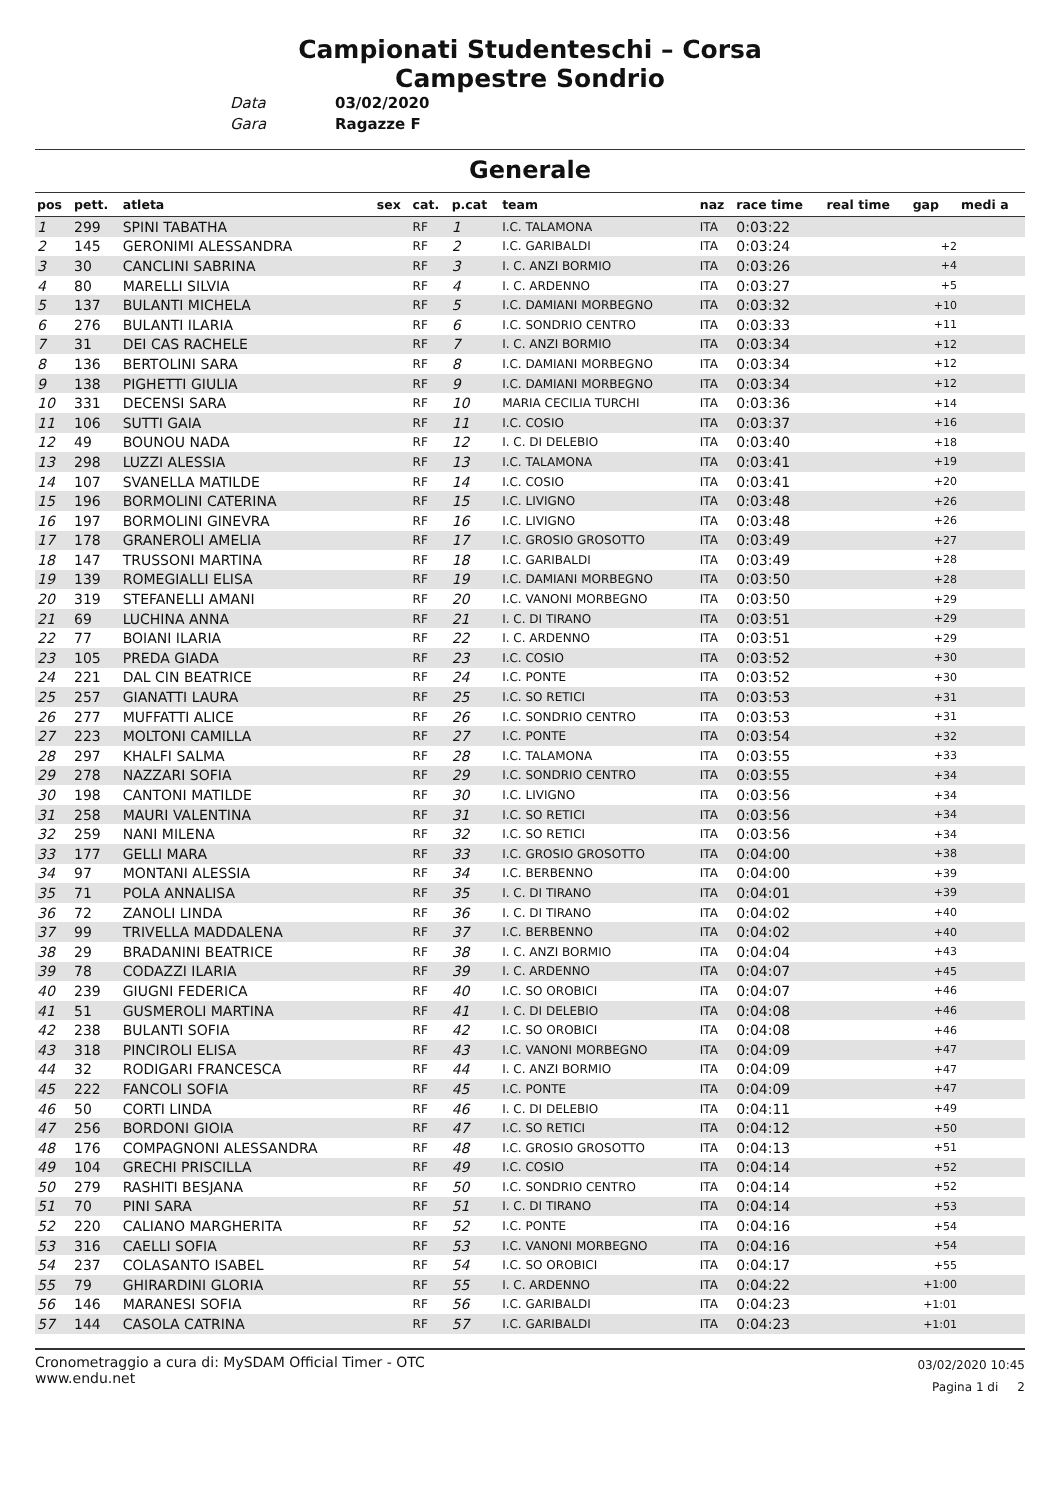Campionati Studenteschi – Corsa
Campestre Sondrio
Data 03/02/2020
Gara Ragazze F
Generale
| pos | pett. | atleta | sex | cat. | p.cat | team | naz | race time | real time | gap | medi a |
| --- | --- | --- | --- | --- | --- | --- | --- | --- | --- | --- | --- |
| 1 | 299 | SPINI TABATHA | | RF | 1 | I.C. TALAMONA | ITA | 0:03:22 | | | |
| 2 | 145 | GERONIMI ALESSANDRA | | RF | 2 | I.C. GARIBALDI | ITA | 0:03:24 | | +2 | |
| 3 | 30 | CANCLINI SABRINA | | RF | 3 | I. C. ANZI BORMIO | ITA | 0:03:26 | | +4 | |
| 4 | 80 | MARELLI SILVIA | | RF | 4 | I. C. ARDENNO | ITA | 0:03:27 | | +5 | |
| 5 | 137 | BULANTI MICHELA | | RF | 5 | I.C. DAMIANI MORBEGNO | ITA | 0:03:32 | | +10 | |
| 6 | 276 | BULANTI ILARIA | | RF | 6 | I.C. SONDRIO CENTRO | ITA | 0:03:33 | | +11 | |
| 7 | 31 | DEI CAS RACHELE | | RF | 7 | I. C. ANZI BORMIO | ITA | 0:03:34 | | +12 | |
| 8 | 136 | BERTOLINI SARA | | RF | 8 | I.C. DAMIANI MORBEGNO | ITA | 0:03:34 | | +12 | |
| 9 | 138 | PIGHETTI GIULIA | | RF | 9 | I.C. DAMIANI MORBEGNO | ITA | 0:03:34 | | +12 | |
| 10 | 331 | DECENSI SARA | | RF | 10 | MARIA CECILIA TURCHI | ITA | 0:03:36 | | +14 | |
| 11 | 106 | SUTTI GAIA | | RF | 11 | I.C. COSIO | ITA | 0:03:37 | | +16 | |
| 12 | 49 | BOUNOU NADA | | RF | 12 | I. C. DI DELEBIO | ITA | 0:03:40 | | +18 | |
| 13 | 298 | LUZZI ALESSIA | | RF | 13 | I.C. TALAMONA | ITA | 0:03:41 | | +19 | |
| 14 | 107 | SVANELLA MATILDE | | RF | 14 | I.C. COSIO | ITA | 0:03:41 | | +20 | |
| 15 | 196 | BORMOLINI CATERINA | | RF | 15 | I.C. LIVIGNO | ITA | 0:03:48 | | +26 | |
| 16 | 197 | BORMOLINI GINEVRA | | RF | 16 | I.C. LIVIGNO | ITA | 0:03:48 | | +26 | |
| 17 | 178 | GRANEROLI AMELIA | | RF | 17 | I.C. GROSIO GROSOTTO | ITA | 0:03:49 | | +27 | |
| 18 | 147 | TRUSSONI MARTINA | | RF | 18 | I.C. GARIBALDI | ITA | 0:03:49 | | +28 | |
| 19 | 139 | ROMEGIALLI ELISA | | RF | 19 | I.C. DAMIANI MORBEGNO | ITA | 0:03:50 | | +28 | |
| 20 | 319 | STEFANELLI AMANI | | RF | 20 | I.C. VANONI MORBEGNO | ITA | 0:03:50 | | +29 | |
| 21 | 69 | LUCHINA ANNA | | RF | 21 | I. C. DI TIRANO | ITA | 0:03:51 | | +29 | |
| 22 | 77 | BOIANI ILARIA | | RF | 22 | I. C. ARDENNO | ITA | 0:03:51 | | +29 | |
| 23 | 105 | PREDA GIADA | | RF | 23 | I.C. COSIO | ITA | 0:03:52 | | +30 | |
| 24 | 221 | DAL CIN BEATRICE | | RF | 24 | I.C. PONTE | ITA | 0:03:52 | | +30 | |
| 25 | 257 | GIANATTI LAURA | | RF | 25 | I.C. SO RETICI | ITA | 0:03:53 | | +31 | |
| 26 | 277 | MUFFATTI ALICE | | RF | 26 | I.C. SONDRIO CENTRO | ITA | 0:03:53 | | +31 | |
| 27 | 223 | MOLTONI CAMILLA | | RF | 27 | I.C. PONTE | ITA | 0:03:54 | | +32 | |
| 28 | 297 | KHALFI SALMA | | RF | 28 | I.C. TALAMONA | ITA | 0:03:55 | | +33 | |
| 29 | 278 | NAZZARI SOFIA | | RF | 29 | I.C. SONDRIO CENTRO | ITA | 0:03:55 | | +34 | |
| 30 | 198 | CANTONI MATILDE | | RF | 30 | I.C. LIVIGNO | ITA | 0:03:56 | | +34 | |
| 31 | 258 | MAURI VALENTINA | | RF | 31 | I.C. SO RETICI | ITA | 0:03:56 | | +34 | |
| 32 | 259 | NANI MILENA | | RF | 32 | I.C. SO RETICI | ITA | 0:03:56 | | +34 | |
| 33 | 177 | GELLI MARA | | RF | 33 | I.C. GROSIO GROSOTTO | ITA | 0:04:00 | | +38 | |
| 34 | 97 | MONTANI ALESSIA | | RF | 34 | I.C. BERBENNO | ITA | 0:04:00 | | +39 | |
| 35 | 71 | POLA ANNALISA | | RF | 35 | I. C. DI TIRANO | ITA | 0:04:01 | | +39 | |
| 36 | 72 | ZANOLI LINDA | | RF | 36 | I. C. DI TIRANO | ITA | 0:04:02 | | +40 | |
| 37 | 99 | TRIVELLA MADDALENA | | RF | 37 | I.C. BERBENNO | ITA | 0:04:02 | | +40 | |
| 38 | 29 | BRADANINI BEATRICE | | RF | 38 | I. C. ANZI BORMIO | ITA | 0:04:04 | | +43 | |
| 39 | 78 | CODAZZI ILARIA | | RF | 39 | I. C. ARDENNO | ITA | 0:04:07 | | +45 | |
| 40 | 239 | GIUGNI FEDERICA | | RF | 40 | I.C. SO OROBICI | ITA | 0:04:07 | | +46 | |
| 41 | 51 | GUSMEROLI MARTINA | | RF | 41 | I. C. DI DELEBIO | ITA | 0:04:08 | | +46 | |
| 42 | 238 | BULANTI SOFIA | | RF | 42 | I.C. SO OROBICI | ITA | 0:04:08 | | +46 | |
| 43 | 318 | PINCIROLI ELISA | | RF | 43 | I.C. VANONI MORBEGNO | ITA | 0:04:09 | | +47 | |
| 44 | 32 | RODIGARI FRANCESCA | | RF | 44 | I. C. ANZI BORMIO | ITA | 0:04:09 | | +47 | |
| 45 | 222 | FANCOLI SOFIA | | RF | 45 | I.C. PONTE | ITA | 0:04:09 | | +47 | |
| 46 | 50 | CORTI LINDA | | RF | 46 | I. C. DI DELEBIO | ITA | 0:04:11 | | +49 | |
| 47 | 256 | BORDONI GIOIA | | RF | 47 | I.C. SO RETICI | ITA | 0:04:12 | | +50 | |
| 48 | 176 | COMPAGNONI ALESSANDRA | | RF | 48 | I.C. GROSIO GROSOTTO | ITA | 0:04:13 | | +51 | |
| 49 | 104 | GRECHI PRISCILLA | | RF | 49 | I.C. COSIO | ITA | 0:04:14 | | +52 | |
| 50 | 279 | RASHITI BESJANA | | RF | 50 | I.C. SONDRIO CENTRO | ITA | 0:04:14 | | +52 | |
| 51 | 70 | PINI SARA | | RF | 51 | I. C. DI TIRANO | ITA | 0:04:14 | | +53 | |
| 52 | 220 | CALIANO MARGHERITA | | RF | 52 | I.C. PONTE | ITA | 0:04:16 | | +54 | |
| 53 | 316 | CAELLI SOFIA | | RF | 53 | I.C. VANONI MORBEGNO | ITA | 0:04:16 | | +54 | |
| 54 | 237 | COLASANTO ISABEL | | RF | 54 | I.C. SO OROBICI | ITA | 0:04:17 | | +55 | |
| 55 | 79 | GHIRARDINI GLORIA | | RF | 55 | I. C. ARDENNO | ITA | 0:04:22 | | +1:00 | |
| 56 | 146 | MARANESI SOFIA | | RF | 56 | I.C. GARIBALDI | ITA | 0:04:23 | | +1:01 | |
| 57 | 144 | CASOLA CATRINA | | RF | 57 | I.C. GARIBALDI | ITA | 0:04:23 | | +1:01 | |
Cronometraggio a cura di: MySDAM Official Timer - OTC
www.endu.net
03/02/2020 10:45
Pagina 1 di 2